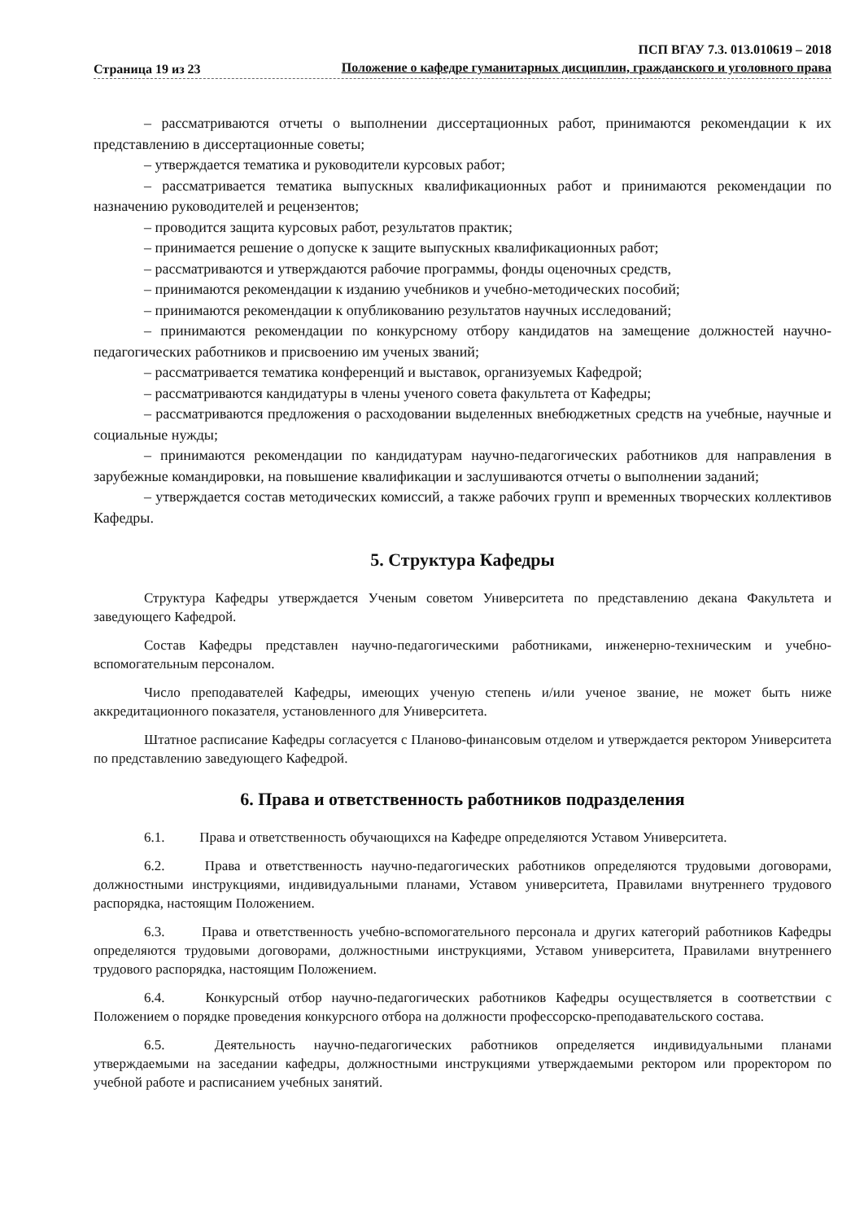Страница 19 из 23
ПСП ВГАУ 7.3. 013.010619 – 2018
Положение о кафедре гуманитарных дисциплин, гражданского и уголовного права
– рассматриваются отчеты о выполнении диссертационных работ, принимаются рекомендации к их представлению в диссертационные советы;
– утверждается тематика и руководители курсовых работ;
– рассматривается тематика выпускных квалификационных работ и принимаются рекомендации по назначению руководителей и рецензентов;
– проводится защита курсовых работ, результатов практик;
– принимается решение о допуске к защите выпускных квалификационных работ;
– рассматриваются и утверждаются рабочие программы, фонды оценочных средств,
– принимаются рекомендации к изданию учебников и учебно-методических пособий;
– принимаются рекомендации к опубликованию результатов научных исследований;
– принимаются рекомендации по конкурсному отбору кандидатов на замещение должностей научно-педагогических работников и присвоению им ученых званий;
– рассматривается тематика конференций и выставок, организуемых Кафедрой;
– рассматриваются кандидатуры в члены ученого совета факультета от Кафедры;
– рассматриваются предложения о расходовании выделенных внебюджетных средств на учебные, научные и социальные нужды;
– принимаются рекомендации по кандидатурам научно-педагогических работников для направления в зарубежные командировки, на повышение квалификации и заслушиваются отчеты о выполнении заданий;
– утверждается состав методических комиссий, а также рабочих групп и временных творческих коллективов Кафедры.
5. Структура Кафедры
Структура Кафедры утверждается Ученым советом Университета по представлению декана Факультета и заведующего Кафедрой.
Состав Кафедры представлен научно-педагогическими работниками, инженерно-техническим и учебно-вспомогательным персоналом.
Число преподавателей Кафедры, имеющих ученую степень и/или ученое звание, не может быть ниже аккредитационного показателя, установленного для Университета.
Штатное расписание Кафедры согласуется с Планово-финансовым отделом и утверждается ректором Университета по представлению заведующего Кафедрой.
6. Права и ответственность работников подразделения
6.1. Права и ответственность обучающихся на Кафедре определяются Уставом Университета.
6.2. Права и ответственность научно-педагогических работников определяются трудовыми договорами, должностными инструкциями, индивидуальными планами, Уставом университета, Правилами внутреннего трудового распорядка, настоящим Положением.
6.3. Права и ответственность учебно-вспомогательного персонала и других категорий работников Кафедры определяются трудовыми договорами, должностными инструкциями, Уставом университета, Правилами внутреннего трудового распорядка, настоящим Положением.
6.4. Конкурсный отбор научно-педагогических работников Кафедры осуществляется в соответствии с Положением о порядке проведения конкурсного отбора на должности профессорско-преподавательского состава.
6.5. Деятельность научно-педагогических работников определяется индивидуальными планами утверждаемыми на заседании кафедры, должностными инструкциями утверждаемыми ректором или проректором по учебной работе и расписанием учебных занятий.